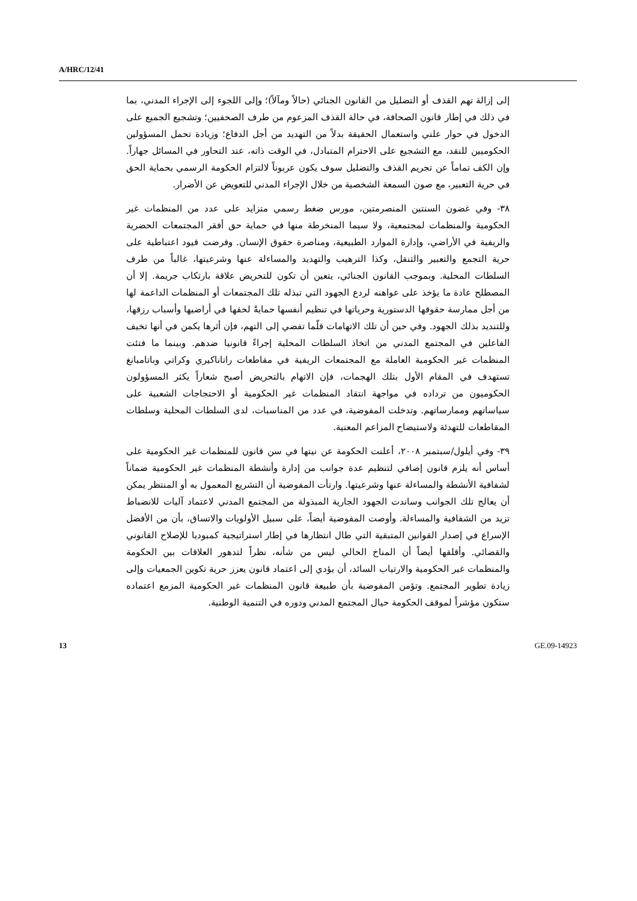A/HRC/12/41
إلى إزالة تهم القذف أو التضليل من القانون الجنائي (حالاً ومآلاً)؛ وإلى اللجوء إلى الإجراء المدني، بما في ذلك في إطار قانون الصحافة، في حالة القذف المزعوم من طرف الصحفيين؛ وتشجيع الجميع على الدخول في حوار علني واستعمال الحقيقة بدلاً من التهديد من أجل الدفاع؛ وزيادة تحمل المسؤولين الحكوميين للنقد، مع التشجيع على الاحترام المتبادل، في الوقت ذاته، عند التحاور في المسائل جهاراً. وإن الكف تماماً عن تجريم القذف والتضليل سوف يكون عربوناً لالتزام الحكومة الرسمي بحماية الحق في حرية التعبير، مع صون السمعة الشخصية من خلال الإجراء المدني للتعويض عن الأضرار.
٣٨- وفي غضون السنتين المنصرمتين، مورس ضغط رسمي متزايد على عدد من المنظمات غير الحكومية والمنظمات لمجتمعية، ولا سيما المنخرطة منها في حماية حق أفقر المجتمعات الحضرية والريفية في الأراضي، وإدارة الموارد الطبيعية، ومناصرة حقوق الإنسان. وفرضت قيود اعتباطية على حرية التجمع والتعبير والتنقل، وكذا الترهيب والتهديد والمساءلة عنها وشرعيتها، غالباً من طرف السلطات المحلية. وبموجب القانون الجنائي، يتعين أن تكون للتحريض علاقة بارتكاب جريمة. إلا أن المصطلح عادة ما يؤخذ على عواهنه لردع الجهود التي تبذله تلك المجتمعات أو المنظمات الداعمة لها من أجل ممارسة حقوقها الدستورية وحرياتها في تنظيم أنفسها حمايةً لحقها في أراضيها وأسباب رزقها، وللتنديد بذلك الجهود. وفي حين أن تلك الاتهامات قلّما تفضي إلى التهم، فإن أثرها يكمن في أنها تخيف الفاعلين في المجتمع المدني من اتخاذ السلطات المحلية إجراءً قانونيا ضدهم. وبينما ما فتئت المنظمات غير الحكومية العاملة مع المجتمعات الريفية في مقاطعات راتاناكيري وكراتي وباتامبانغ تستهدف في المقام الأول بتلك الهجمات، فإن الاتهام بالتحريض أصبح شعاراً يكثر المسؤولون الحكوميون من ترداده في مواجهة انتقاد المنظمات غير الحكومية أو الاحتجاجات الشعبية على سياساتهم وممارساتهم. وتدخلت المفوضية، في عدد من المناسبات، لدى السلطات المحلية وسلطات المقاطعات للتهدئة ولاستيضاح المزاعم المعنية.
٣٩- وفي أيلول/سبتمبر ٢٠٠٨، أعلنت الحكومة عن نيتها في سن قانون للمنظمات غير الحكومية على أساس أنه يلزم قانون إضافي لتنظيم عدة جوانب من إدارة وأنشطة المنظمات غير الحكومية ضماناً لشفافية الأنشطة والمساءلة عنها وشرعيتها. وارتأت المفوضية أن التشريع المعمول به أو المنتظر يمكن أن يعالج تلك الجوانب وساندت الجهود الجارية المبذولة من المجتمع المدني لاعتماد آليات للانضباط تزيد من الشفافية والمساءلة. وأوصت المفوضية أيضاً، على سبيل الأولويات والاتساق، بأن من الأفضل الإسراع في إصدار القوانين المتبقية التي طال انتظارها في إطار استراتيجية كمبوديا للإصلاح القانوني والقضائي. وأقلقها أيضاً أن المناخ الحالي ليس من شأنه، نظراً لتدهور العلاقات بين الحكومة والمنظمات غير الحكومية والارتياب السائد، أن يؤدي إلى اعتماد قانون يعزز حرية تكوين الجمعيات وإلى زيادة تطوير المجتمع. وتؤمن المفوضية بأن طبيعة قانون المنظمات غير الحكومية المزمع اعتماده ستكون مؤشراً لموقف الحكومة حيال المجتمع المدني ودوره في التنمية الوطنية.
13 GE.09-14923